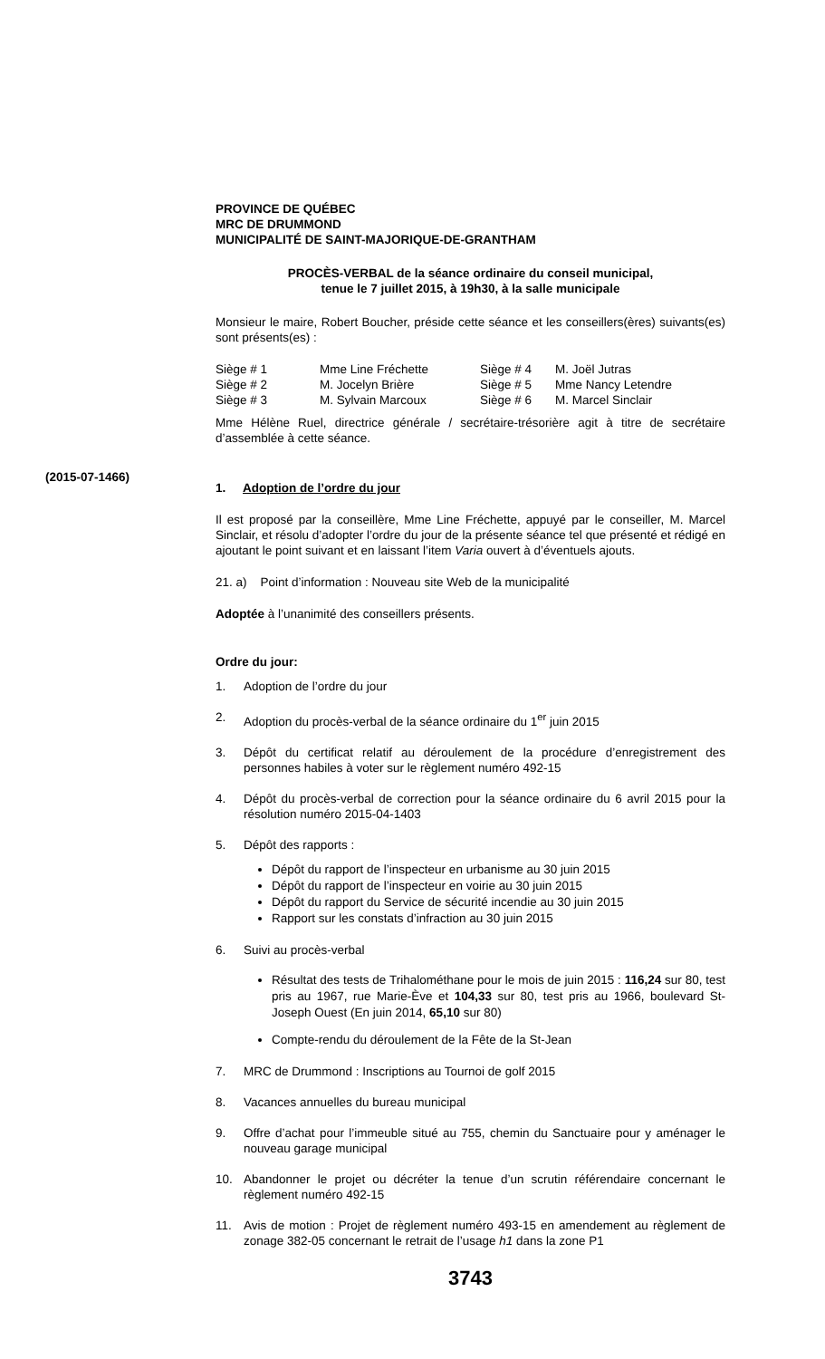(2015-07-1466)
PROVINCE DE QUÉBEC
MRC DE DRUMMOND
MUNICIPALITÉ DE SAINT-MAJORIQUE-DE-GRANTHAM
PROCÈS-VERBAL de la séance ordinaire du conseil municipal,
tenue le 7 juillet 2015, à 19h30, à la salle municipale
Monsieur le maire, Robert Boucher, préside cette séance et les conseillers(ères) suivants(es) sont présents(es) :
| Siège # 1 | Mme Line Fréchette | Siège # 4 | M. Joël Jutras |
| Siège # 2 | M. Jocelyn Brière | Siège # 5 | Mme Nancy Letendre |
| Siège # 3 | M. Sylvain Marcoux | Siège # 6 | M. Marcel Sinclair |
Mme Hélène Ruel, directrice générale / secrétaire-trésorière agit à titre de secrétaire d’assemblée à cette séance.
1. Adoption de l’ordre du jour
Il est proposé par la conseillère, Mme Line Fréchette, appuyé par le conseiller, M. Marcel Sinclair, et résolu d’adopter l’ordre du jour de la présente séance tel que présenté et rédigé en ajoutant le point suivant et en laissant l’item Varia ouvert à d’éventuels ajouts.
21. a) Point d’information : Nouveau site Web de la municipalité
Adoptée à l’unanimité des conseillers présents.
Ordre du jour:
1. Adoption de l’ordre du jour
2. Adoption du procès-verbal de la séance ordinaire du 1<sup>er</sup> juin 2015
3. Dépôt du certificat relatif au déroulement de la procédure d’enregistrement des personnes habiles à voter sur le règlement numéro 492-15
4. Dépôt du procès-verbal de correction pour la séance ordinaire du 6 avril 2015 pour la résolution numéro 2015-04-1403
5. Dépôt des rapports :
Dépôt du rapport de l’inspecteur en urbanisme au 30 juin 2015
Dépôt du rapport de l’inspecteur en voirie au 30 juin 2015
Dépôt du rapport du Service de sécurité incendie au 30 juin 2015
Rapport sur les constats d’infraction au 30 juin 2015
6. Suivi au procès-verbal
Résultat des tests de Trihalométhane pour le mois de juin 2015 : 116,24 sur 80, test pris au 1967, rue Marie-Ève et 104,33 sur 80, test pris au 1966, boulevard St-Joseph Ouest (En juin 2014, 65,10 sur 80)
Compte-rendu du déroulement de la Fête de la St-Jean
7. MRC de Drummond : Inscriptions au Tournoi de golf 2015
8. Vacances annuelles du bureau municipal
9. Offre d’achat pour l’immeuble situé au 755, chemin du Sanctuaire pour y aménager le nouveau garage municipal
10. Abandonner le projet ou décréter la tenue d’un scrutin référendaire concernant le règlement numéro 492-15
11. Avis de motion : Projet de règlement numéro 493-15 en amendement au règlement de zonage 382-05 concernant le retrait de l’usage h1 dans la zone P1
3743